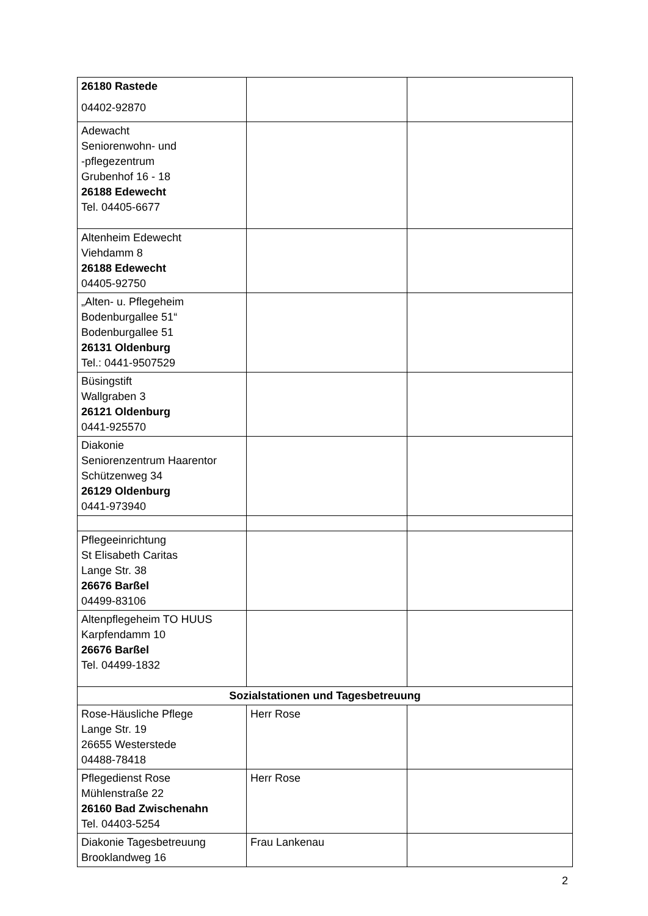| 26180 Rastede 04402-92870 | | |
| Adewacht Seniorenwohn- und -pflegezentrum Grubenhof 16 - 18 26188 Edewecht Tel. 04405-6677 | | |
| Altenheim Edewecht Viehdamm 8 26188 Edewecht 04405-92750 | | |
| „Alten- u. Pflegeheim Bodenburgallee 51“ Bodenburgallee 51 26131 Oldenburg Tel.: 0441-9507529 | | |
| Büsingstift Wallgraben 3 26121 Oldenburg 0441-925570 | | |
| Diakonie Seniorenzentrum Haarentor Schützenweg 34 26129 Oldenburg 0441-973940 | | |
| Pflegeeinrichtung St Elisabeth Caritas Lange Str. 38 26676 Barßel 04499-83106 | | |
| Altenpflegeheim TO HUUS Karpfendamm 10 26676 Barßel Tel. 04499-1832 | | |
| Sozialstationen und Tagesbetreuung | | |
| Rose-Häusliche Pflege Lange Str. 19 26655 Westerstede 04488-78418 | Herr Rose | |
| Pflegedienst Rose Mühlenstraße 22 26160 Bad Zwischenahn Tel. 04403-5254 | Herr Rose | |
| Diakonie Tagesbetreuung Brooklandweg 16 | Frau Lankenau | |
2